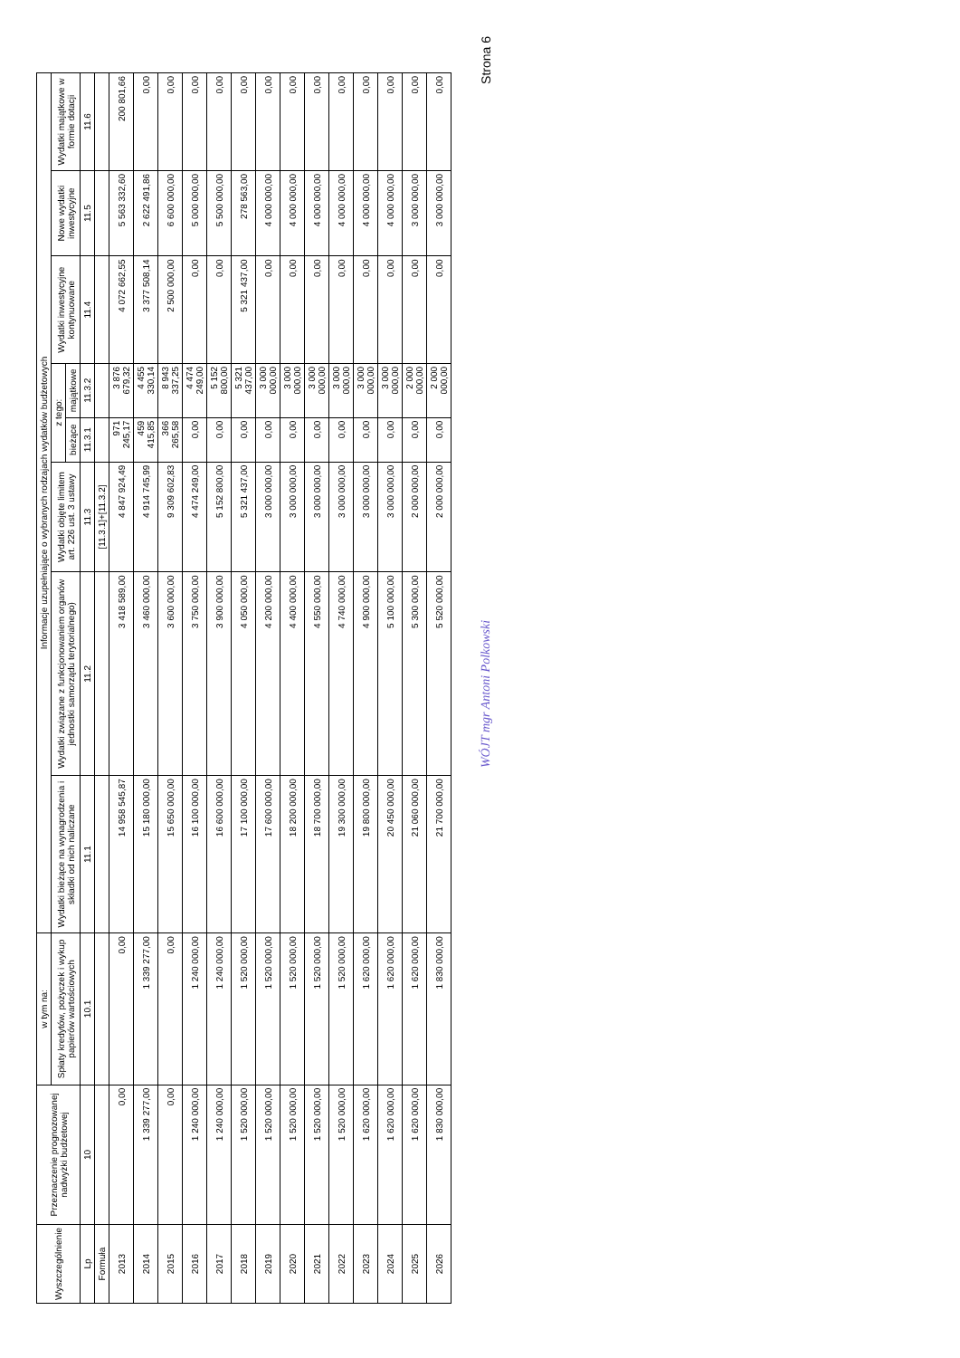| Wyszczególnienie | Przeznaczenie prognozowanej nadwyżki budżetowej | w tym na: | Informacje uzupełniające o wybranych rodzajach wydatków budżetowych | | | | | | | |
| --- | --- | --- | --- | --- | --- | --- | --- | --- | --- | --- |
| | | Spłaty kredytów, pożyczek i wykup papierów wartościowych | Wydatki bieżące na wynagrodzenia i składki od nich naliczane | Wydatki związane z funkcjonowaniem organów jednostki samorządu terytorialnego) | Wydatki objęte limitem art. 226 ust. 3 ustawy | z tego: | | Wydatki inwestycyjne kontynuowane | Nowe wydatki inwestycyjne | Wydatki majątkowe w formie dotacji |
| | | | | | | bieżące | majątkowe | | | |
| Lp | 10 | 10.1 | 11.1 | 11.2 | 11.3 | 11.3.1 | 11.3.2 | 11.4 | 11.5 | 11.6 |
| Formuła | | | | | [11.3.1]+[11.3.2] | | | | | |
| 2013 | 0,00 | 0,00 | 14 958 545,87 | 3 418 589,00 | 4 847 924,49 | 971 245,17 | 3 876 679,32 | 4 072 662,55 | 5 563 332,60 | 200 801,66 |
| 2014 | 1 339 277,00 | 1 339 277,00 | 15 180 000,00 | 3 460 000,00 | 4 914 745,99 | 459 415,85 | 4 455 330,14 | 3 377 508,14 | 2 622 491,86 | 0,00 |
| 2015 | 0,00 | 0,00 | 15 650 000,00 | 3 600 000,00 | 9 309 602,83 | 366 265,58 | 8 943 337,25 | 2 500 000,00 | 6 600 000,00 | 0,00 |
| 2016 | 1 240 000,00 | 1 240 000,00 | 16 100 000,00 | 3 750 000,00 | 4 474 249,00 | 0,00 | 4 474 249,00 | 0,00 | 5 000 000,00 | 0,00 |
| 2017 | 1 240 000,00 | 1 240 000,00 | 16 600 000,00 | 3 900 000,00 | 5 152 800,00 | 0,00 | 5 152 800,00 | 0,00 | 5 500 000,00 | 0,00 |
| 2018 | 1 520 000,00 | 1 520 000,00 | 17 100 000,00 | 4 050 000,00 | 5 321 437,00 | 0,00 | 5 321 437,00 | 5 321 437,00 | 278 563,00 | 0,00 |
| 2019 | 1 520 000,00 | 1 520 000,00 | 17 600 000,00 | 4 200 000,00 | 3 000 000,00 | 0,00 | 3 000 000,00 | 0,00 | 4 000 000,00 | 0,00 |
| 2020 | 1 520 000,00 | 1 520 000,00 | 18 200 000,00 | 4 400 000,00 | 3 000 000,00 | 0,00 | 3 000 000,00 | 0,00 | 4 000 000,00 | 0,00 |
| 2021 | 1 520 000,00 | 1 520 000,00 | 18 700 000,00 | 4 550 000,00 | 3 000 000,00 | 0,00 | 3 000 000,00 | 0,00 | 4 000 000,00 | 0,00 |
| 2022 | 1 520 000,00 | 1 520 000,00 | 19 300 000,00 | 4 740 000,00 | 3 000 000,00 | 0,00 | 3 000 000,00 | 0,00 | 4 000 000,00 | 0,00 |
| 2023 | 1 620 000,00 | 1 620 000,00 | 19 800 000,00 | 4 900 000,00 | 3 000 000,00 | 0,00 | 3 000 000,00 | 0,00 | 4 000 000,00 | 0,00 |
| 2024 | 1 620 000,00 | 1 620 000,00 | 20 450 000,00 | 5 100 000,00 | 3 000 000,00 | 0,00 | 3 000 000,00 | 0,00 | 4 000 000,00 | 0,00 |
| 2025 | 1 620 000,00 | 1 620 000,00 | 21 060 000,00 | 5 300 000,00 | 2 000 000,00 | 0,00 | 2 000 000,00 | 0,00 | 3 000 000,00 | 0,00 |
| 2026 | 1 830 000,00 | 1 830 000,00 | 21 700 000,00 | 5 520 000,00 | 2 000 000,00 | 0,00 | 2 000 000,00 | 0,00 | 3 000 000,00 | 0,00 |
WÓJT mgr Antoni Polkowski Strona 6